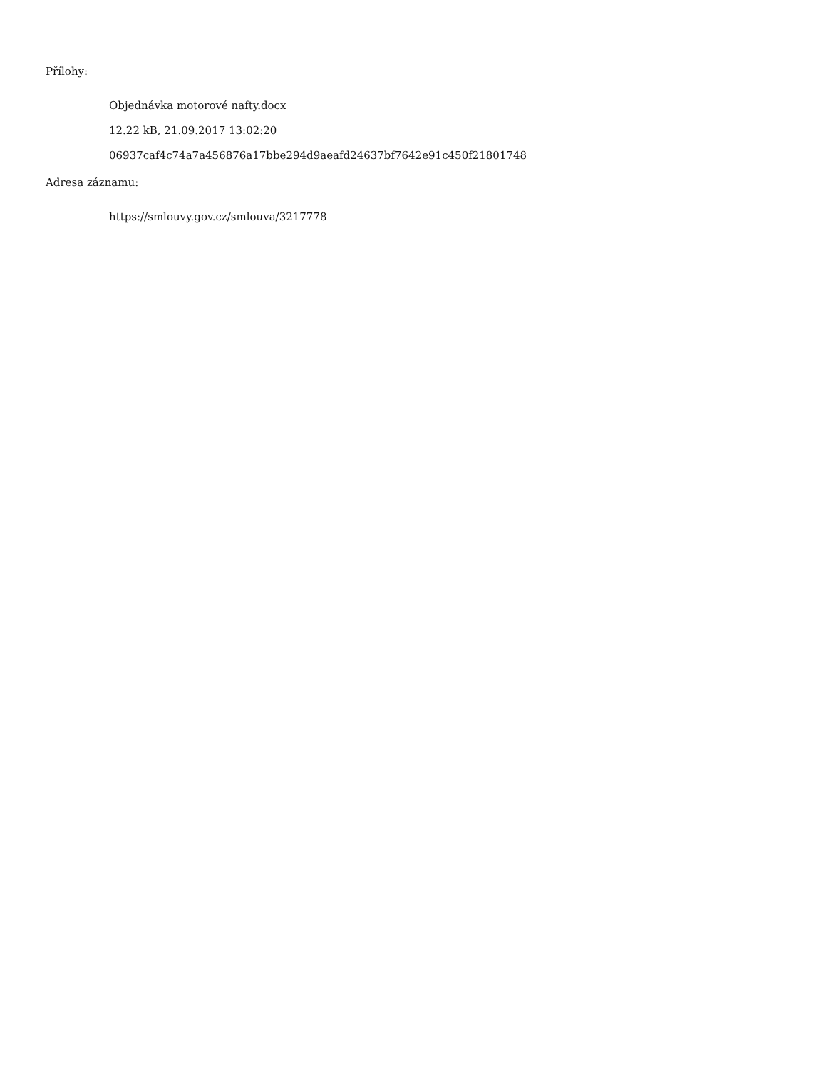Přílohy:
Objednávka motorové nafty.docx
12.22 kB, 21.09.2017 13:02:20
06937caf4c74a7a456876a17bbe294d9aeafd24637bf7642e91c450f21801748
Adresa záznamu:
https://smlouvy.gov.cz/smlouva/3217778